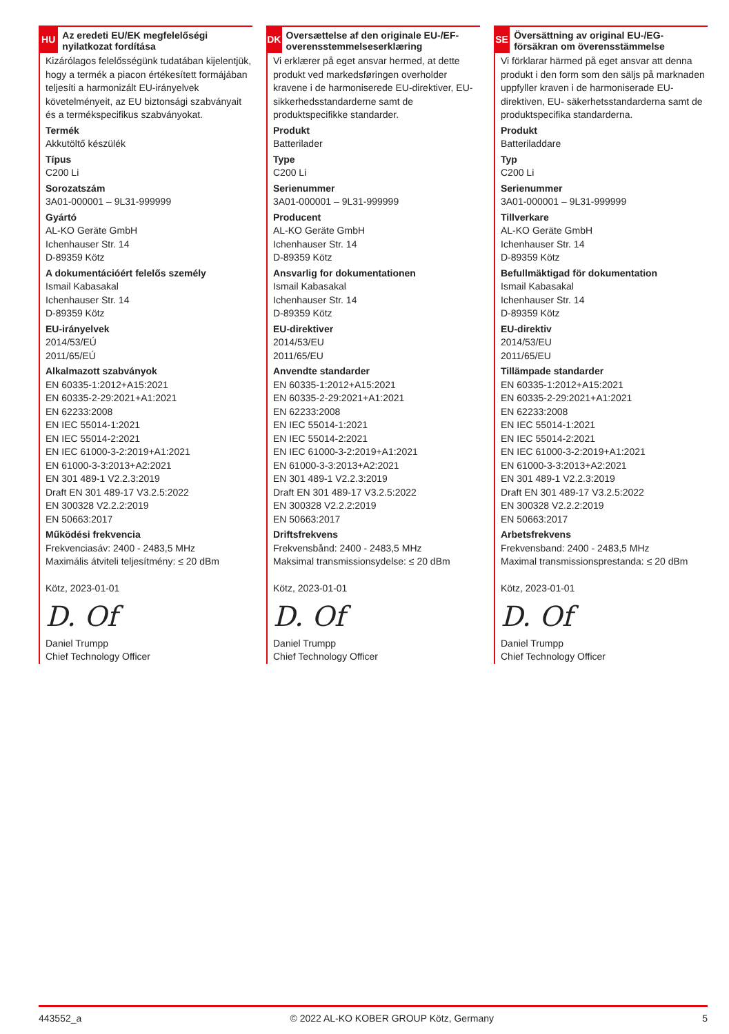HU
Az eredeti EU/EK megfelelőségi nyilatkozat fordítása
Kizárólagos felelősségünk tudatában kijelentjük, hogy a termék a piacon értékesített formájában teljesíti a harmonizált EU-irányelvek követelményeit, az EU biztonsági szabványait és a termékspecifikus szabványokat.
Termék
Akkutöltő készülék
Típus
C200 Li
Sorozatszám
3A01-000001 – 9L31-999999
Gyártó
AL-KO Geräte GmbH
Ichenhauser Str. 14
D-89359 Kötz
A dokumentációért felelős személy
Ismail Kabasakal
Ichenhauser Str. 14
D-89359 Kötz
EU-irányelvek
2014/53/EÚ
2011/65/EÚ
Alkalmazott szabványok
EN 60335-1:2012+A15:2021
EN 60335-2-29:2021+A1:2021
EN 62233:2008
EN IEC 55014-1:2021
EN IEC 55014-2:2021
EN IEC 61000-3-2:2019+A1:2021
EN 61000-3-3:2013+A2:2021
EN 301 489-1 V2.2.3:2019
Draft EN 301 489-17 V3.2.5:2022
EN 300328 V2.2.2:2019
EN 50663:2017
Működési frekvencia
Frekvenciasáv: 2400 - 2483,5 MHz
Maximális átviteli teljesítmény: ≤ 20 dBm
Kötz, 2023-01-01
D. Of
Daniel Trumpp
Chief Technology Officer
DK
Oversættelse af den originale EU-/EF-overensstemmelseserklæring
Vi erklærer på eget ansvar hermed, at dette produkt ved markedsføringen overholder kravene i de harmoniserede EU-direktiver, EU-sikkerhedsstandarderne samt de produktspecifikke standarder.
Produkt
Batterilader
Type
C200 Li
Serienummer
3A01-000001 – 9L31-999999
Producent
AL-KO Geräte GmbH
Ichenhauser Str. 14
D-89359 Kötz
Ansvarlig for dokumentationen
Ismail Kabasakal
Ichenhauser Str. 14
D-89359 Kötz
EU-direktiver
2014/53/EU
2011/65/EU
Anvendte standarder
EN 60335-1:2012+A15:2021
EN 60335-2-29:2021+A1:2021
EN 62233:2008
EN IEC 55014-1:2021
EN IEC 55014-2:2021
EN IEC 61000-3-2:2019+A1:2021
EN 61000-3-3:2013+A2:2021
EN 301 489-1 V2.2.3:2019
Draft EN 301 489-17 V3.2.5:2022
EN 300328 V2.2.2:2019
EN 50663:2017
Driftsfrekvens
Frekvensbånd: 2400 - 2483,5 MHz
Maksimal transmissionsydelse: ≤ 20 dBm
Kötz, 2023-01-01
D. Of
Daniel Trumpp
Chief Technology Officer
SE
Översättning av original EU-/EG-försäkran om överensstämmelse
Vi förklarar härmed på eget ansvar att denna produkt i den form som den säljs på marknaden uppfyller kraven i de harmoniserade EU-direktiven, EU- säkerhetsstandarderna samt de produktspecifika standarderna.
Produkt
Batteriladdare
Typ
C200 Li
Serienummer
3A01-000001 – 9L31-999999
Tillverkare
AL-KO Geräte GmbH
Ichenhauser Str. 14
D-89359 Kötz
Befullmäktigad för dokumentation
Ismail Kabasakal
Ichenhauser Str. 14
D-89359 Kötz
EU-direktiv
2014/53/EU
2011/65/EU
Tillämpade standarder
EN 60335-1:2012+A15:2021
EN 60335-2-29:2021+A1:2021
EN 62233:2008
EN IEC 55014-1:2021
EN IEC 55014-2:2021
EN IEC 61000-3-2:2019+A1:2021
EN 61000-3-3:2013+A2:2021
EN 301 489-1 V2.2.3:2019
Draft EN 301 489-17 V3.2.5:2022
EN 300328 V2.2.2:2019
EN 50663:2017
Arbetsfrekvens
Frekvensband: 2400 - 2483,5 MHz
Maximal transmissionsprestanda: ≤ 20 dBm
Kötz, 2023-01-01
D. Of
Daniel Trumpp
Chief Technology Officer
443552_a © 2022 AL-KO KOBER GROUP Kötz, Germany 5